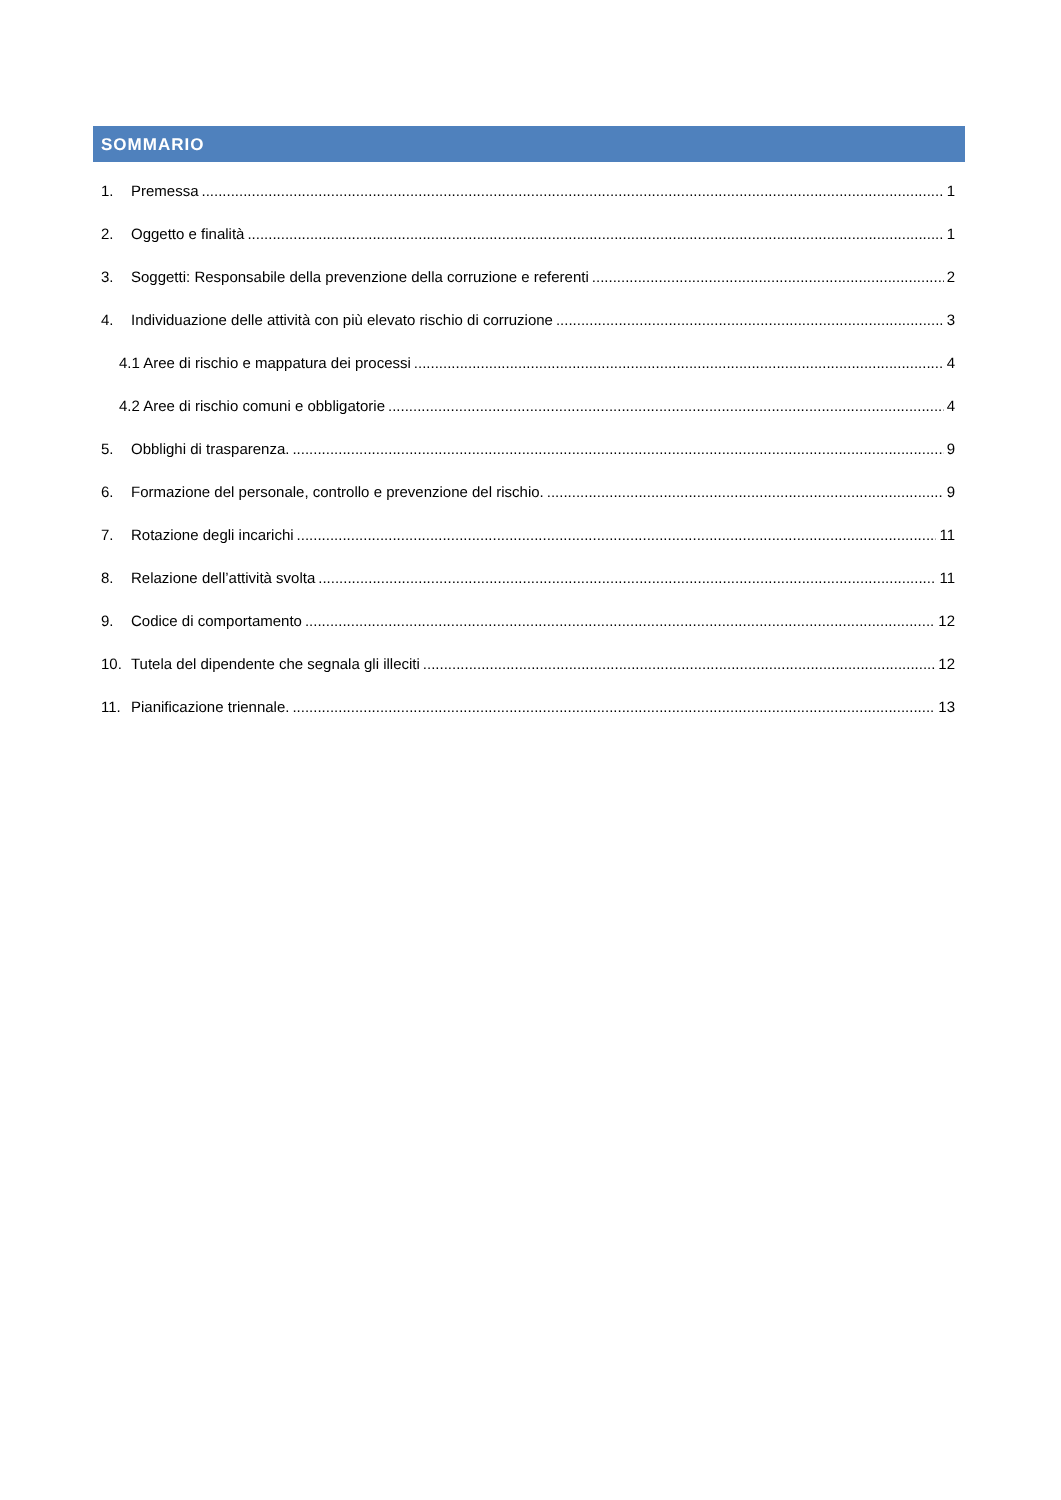SOMMARIO
1. Premessa 1
2. Oggetto e finalità 1
3. Soggetti: Responsabile della prevenzione della corruzione e referenti 2
4. Individuazione delle attività con più elevato rischio di corruzione 3
4.1 Aree di rischio e mappatura dei processi 4
4.2 Aree di rischio comuni e obbligatorie 4
5. Obblighi di trasparenza. 9
6. Formazione del personale, controllo e prevenzione del rischio. 9
7. Rotazione degli incarichi 11
8. Relazione dell’attività svolta 11
9. Codice di comportamento 12
10. Tutela del dipendente che segnala gli illeciti 12
11. Pianificazione triennale. 13